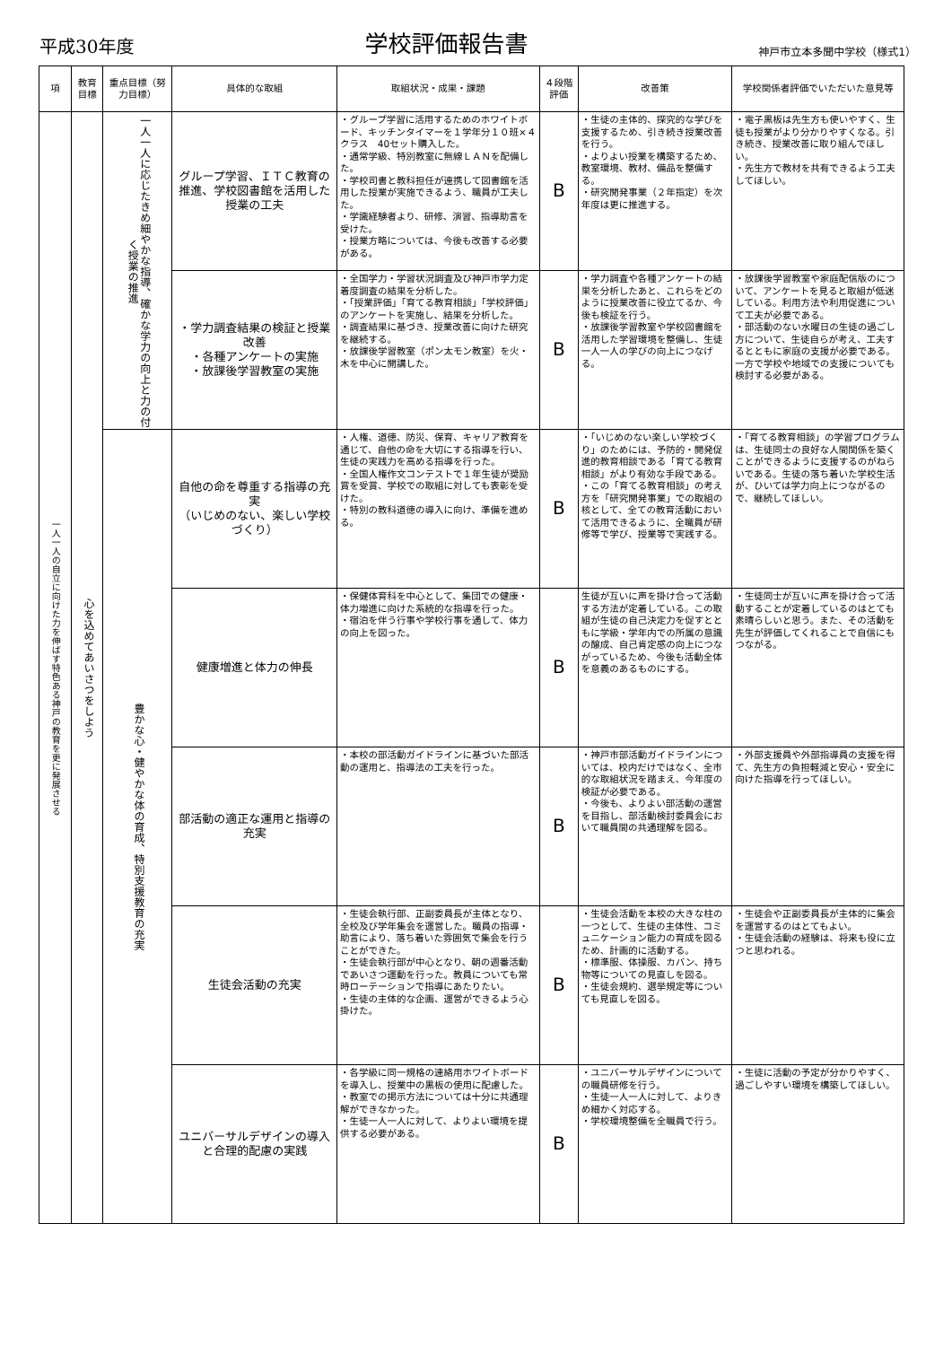平成30年度 学校評価報告書 神戸市立本多聞中学校（様式1）
| 項 | 教育目標 | 重点目標（努力目標） | 具体的な取組 | 取組状況・成果・課題 | ４段階 評価 | 改善策 | 学校関係者評価でいただいた意見等 |
| --- | --- | --- | --- | --- | --- | --- | --- |
| 一人一人の自立に向けた力を伸ばす特色ある神戸の教育を更に発展させる | 心を込めてあいさつをしよう | 一人一人に応じたきめ細やかな指導、確かな学力の向上と力の付く授業の推進 | グループ学習、ＩＴＣ教育の推進、学校図書館を活用した授業の工夫 | ・グループ学習に活用するためのホワイトボード、キッチンタイマーを１学年分１０班×４クラス 40セット購入した。 ・通常学級、特別教室に無線ＬＡＮを配備した。 ・学校司書と教科担任が連携して図書館を活用した授業が実施できるよう、職員が工夫した。 ・学識経験者より、研修、演習、指導助言を受けた。 ・授業方略については、今後も改善する必要がある。 | B | ・生徒の主体的、探究的な学びを支援するため、引き続き授業改善を行う。 ・よりよい授業を構築するため、教室環境、教材、備品を整備する。 ・研究開発事業（２年指定）を次年度は更に推進する。 | ・電子黒板は先生方も使いやすく、生徒も授業がより分かりやすくなる。引き続き、授業改善に取り組んでほしい。 ・先生方で教材を共有できるよう工夫してほしい。 |
| | | | ・学力調査結果の検証と授業改善 ・各種アンケートの実施 ・放課後学習教室の実施 | ・全国学力・学習状況調査及び神戸市学力定着度調査の結果を分析した。 ・「授業評価」「育てる教育相談」「学校評価」のアンケートを実施し、結果を分析した。 ・調査結果に基づき、授業改善に向けた研究を継続する。 ・放課後学習教室（ポン太モン教室）を火・木を中心に開講した。 | B | ・学力調査や各種アンケートの結果を分析したあと、これらをどのように授業改善に役立てるか、今後も検証を行う。 ・放課後学習教室や学校図書館を活用した学習環境を整備し、生徒一人一人の学びの向上につなげる。 | ・放課後学習教室や家庭配信版のについて、アンケートを見ると取組が低迷している。利用方法や利用促進について工夫が必要である。 ・部活動のない水曜日の生徒の過ごし方について、生徒自らが考え、工夫するとともに家庭の支援が必要である。一方で学校や地域での支援についても検討する必要がある。 |
| | | 豊かな心・健やかな体の育成、特別支援教育の充実 | 自他の命を尊重する指導の充実 （いじめのない、楽しい学校づくり） | ・人権、道徳、防災、保育、キャリア教育を通じて、自他の命を大切にする指導を行い、生徒の実践力を高める指導を行った。 ・全国人権作文コンテストで１年生徒が奨励賞を受賞、学校での取組に対しても表彰を受けた。 ・特別の教科道徳の導入に向け、準備を進める。 | B | ・「いじめのない楽しい学校づくり」のためには、予防的・開発促進的教育相談である「育てる教育相談」がより有効な手段である。 ・この「育てる教育相談」の考え方を「研究開発事業」での取組の核として、全ての教育活動において活用できるように、全職員が研修等で学び、授業等で実践する。 | ・「育てる教育相談」の学習プログラムは、生徒同士の良好な人間関係を築くことができるように支援するのがねらいである。生徒の落ち着いた学校生活が、ひいては学力向上につながるので、継続してほしい。 |
| | | | 健康増進と体力の伸長 | ・保健体育科を中心として、集団での健康・体力増進に向けた系統的な指導を行った。 ・宿泊を伴う行事や学校行事を通して、体力の向上を図った。 | B | 生徒が互いに声を掛け合って活動する方法が定着している。この取組が生徒の自己決定力を促すとともに学級・学年内での所属の意識の醸成、自己肯定感の向上につながっているため、今後も活動全体を意義のあるものにする。 | ・生徒同士が互いに声を掛け合って活動することが定着しているのはとても素晴らしいと思う。また、その活動を先生が評価してくれることで自信にもつながる。 |
| | | | 部活動の適正な運用と指導の充実 | ・本校の部活動ガイドラインに基づいた部活動の運用と、指導法の工夫を行った。 | B | ・神戸市部活動ガイドラインについては、校内だけではなく、全市的な取組状況を踏まえ、今年度の検証が必要である。 ・今後も、よりよい部活動の運営を目指し、部活動検討委員会において職員間の共通理解を図る。 | ・外部支援員や外部指導員の支援を得て、先生方の負担軽減と安心・安全に向けた指導を行ってほしい。 |
| | | | 生徒会活動の充実 | ・生徒会執行部、正副委員長が主体となり、全校及び学年集会を運営した。職員の指導・助言により、落ち着いた雰囲気で集会を行うことができた。 ・生徒会執行部が中心となり、朝の週番活動であいさつ運動を行った。教員についても常時ローテーションで指導にあたりたい。 ・生徒の主体的な企画、運営ができるよう心掛けた。 | B | ・生徒会活動を本校の大きな柱の一つとして、生徒の主体性、コミュニケーション能力の育成を図るため、計画的に活動する。 ・標準服、体操服、カバン、持ち物等についての見直しを図る。 ・生徒会規約、選挙規定等についても見直しを図る。 | ・生徒会や正副委員長が主体的に集会を運営するのはとてもよい。 ・生徒会活動の経験は、将来も役に立つと思われる。 |
| | | | ユニバーサルデザインの導入と合理的配慮の実践 | ・各学級に同一規格の連絡用ホワイトボードを導入し、授業中の黒板の使用に配慮した。 ・教室での掲示方法については十分に共通理解ができなかった。 ・生徒一人一人に対して、よりよい環境を提供する必要がある。 | B | ・ユニバーサルデザインについての職員研修を行う。 ・生徒一人一人に対して、よりきめ細かく対応する。 ・学校環境整備を全職員で行う。 | ・生徒に活動の予定が分かりやすく、過ごしやすい環境を構築してほしい。 |